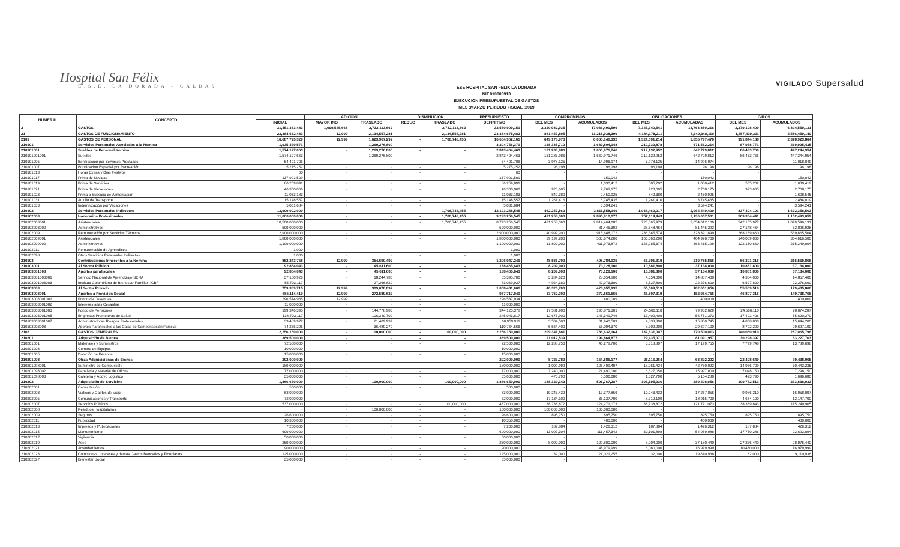Hospital San Félix
E.S.E. LA DORADA - CALDAS
ESE HOSPITAL SAN FELIX LA DORADA
NIT.810000913
EJECUCION PRESUPUESTAL DE GASTOS
MES :MARZO PERIODO FISCAL :2019
VIGILADO Supersalud
| NUMERAL | CONCEPTO | | ADICION | | DISMINUCION | | PRESUPUESTO | COMPROMISOS | | OBLIGACIONES | | GIROS | |
| --- | --- | --- | --- | --- | --- | --- | --- | --- | --- | --- | --- | --- | --- |
| | | INICIAL | MAYOR ING | TRASLADO | REDUC | TRASLADO | DEFINITIVO | DEL MES | ACUMULADOS | DEL MES | ACUMULADAS | DEL MES | ACUMULADOS |
| 2 | GASTOS | 31,451,363,483 | 1,099,545,668 | 2,732,113,662 | - | 2,732,113,662 | 32,550,909,151 | 2,320,982,935 | 17,036,490,596 | 7,345,340,541 | 13,763,880,216 | 2,279,198,409 | 6,804,559,131 |
| 21 | GASTOS DE FUNCIONAMIENTO | 23,384,662,483 | 12,999 | 2,134,557,281 | - | 2,134,557,281 | 23,384,675,482 | 861,457,895 | 11,218,938,399 | 4,184,178,211 | 8,649,348,110 | 1,357,439,311 | 4,586,459,140 |
| 2101 | GASTOS DE PERSONAL | 16,687,725,329 | 12,999 | 1,623,967,292 | - | 1,706,743,455 | 16,604,962,165 | 649,178,970 | 6,000,146,332 | 1,324,591,214 | 3,855,797,470 | 991,844,188 | 2,378,923,864 |
| 210101 | Servicios Personales Asociados a la Nomina | 1,935,479,571 | - | 1,269,276,800 | - | - | 3,204,756,371 | 138,385,710 | 1,689,804,148 | 219,739,878 | 671,562,214 | 87,958,771 | 469,995,435 |
| 210101001 | Sueldos de Personal Nomina | 1,574,127,663 | - | 1,269,276,800 | - | - | 2,843,404,463 | 131,283,986 | 1,660,971,746 | 212,132,952 | 642,729,812 | 86,433,766 | 447,244,954 |
| 210101001001 | Sueldos | 1,574,127,663 | - | 1,269,276,800 | - | - | 2,843,404,463 | 131,283,986 | 1,660,971,746 | 212,132,952 | 642,729,812 | 86,433,766 | 447,244,954 |
| 210101005 | Bonificación por Servicios Prestados | 54,401,706 | - | - | - | - | 54,401,706 | 3,978,125 | 14,996,974 | 3,978,125 | 14,996,974 | - | 11,018,849 |
| 210101007 | Bonificación Especial por Recreación | 5,275,252 | - | - | - | - | 5,275,252 | 96,198 | 96,198 | 96,198 | 96,198 | 96,198 | 96,198 |
| 210101013 | Horas Extras y Dias Festivos | 60 | - | - | - | - | 60 | - | - | - | - | - | - |
| 210101017 | Prima de Navidad | 137,901,509 | - | - | - | - | 137,901,509 | - | 150,042 | - | 150,042 | - | 150,042 |
| 210101019 | Prima de Servicios | 86,259,891 | - | - | - | - | 86,259,891 | - | 1,030,412 | 505,202 | 1,030,412 | 505,202 | 1,030,412 |
| 210101021 | Prima de Vacaciones | 46,300,066 | - | - | - | - | 46,300,066 | 923,605 | 2,768,175 | 923,605 | 2,768,175 | 923,605 | 2,768,175 |
| 210101023 | Prima o Subsidio de Alimentación | 11,033,183 | - | - | - | - | 11,033,183 | 842,380 | 2,450,925 | 842,380 | 2,450,925 | - | 1,608,545 |
| 210101031 | Auxilio de Transporte | 15,148,557 | - | - | - | - | 15,148,557 | 1,261,416 | 3,745,435 | 1,261,416 | 3,745,435 | - | 2,484,019 |
| 210101033 | Indemnización por Vacaciones | 5,031,684 | - | - | - | - | 5,031,684 | - | 3,594,241 | - | 3,594,241 | - | 3,594,241 |
| 210102 | Servicios Personales Indirectos | 13,900,002,000 | - | - | - | 1,706,743,455 | 12,193,258,545 | 462,257,560 | 3,811,558,149 | 1,038,460,017 | 2,964,449,400 | 837,494,101 | 1,692,358,563 |
| 210102003 | Honorarios Profesionales | 11,000,000,000 | - | - | - | 1,706,743,455 | 9,293,256,545 | 421,258,360 | 2,895,910,077 | 752,114,443 | 2,136,057,501 | 569,304,441 | 1,152,493,059 |
| 210102003001 | Asistenciales | 10,500,000,000 | - | - | - | 1,706,743,455 | 8,793,256,545 | 421,258,360 | 2,814,464,685 | 723,565,979 | 2,054,612,109 | 542,155,977 | 1,099,596,131 |
| 210102003002 | Administrativos | 500,000,000 | - | - | - | - | 500,000,000 | - | 81,445,392 | 28,548,464 | 81,445,392 | 27,148,464 | 52,896,928 |
| 210102009 | Remuneración por Servicios Técnicos | 2,900,000,000 | - | - | - | - | 2,900,000,000 | 40,999,200 | 915,648,072 | 286,345,574 | 828,391,899 | 268,189,660 | 539,865,504 |
| 210102009001 | Asistenciales | 1,800,000,000 | - | - | - | - | 1,800,000,000 | 29,199,200 | 503,674,200 | 160,060,200 | 464,976,700 | 146,059,000 | 304,616,500 |
| 210102009002 | Administrativos | 1,100,000,000 | - | - | - | - | 1,100,000,000 | 11,800,000 | 411,973,872 | 126,285,374 | 363,415,199 | 122,130,660 | 235,249,004 |
| 210102011 | Remuneración de Aprendices | 1,000 | - | - | - | - | 1,000 | - | - | - | - | - | - |
| 210102098 | Otros Servicios Personales Indirectos | 1,000 | - | - | - | - | 1,000 | - | - | - | - | - | - |
| 210103 | Contribuciones Inherentes a la Nómina | 852,243,758 | 12,999 | 354,690,492 | - | - | 1,206,947,249 | 48,535,700 | 498,784,035 | 66,391,319 | 219,785,856 | 66,391,316 | 216,569,866 |
| 210103001 | Al Sector Público | 92,854,043 | - | 45,611,600 | - | - | 138,465,643 | 8,209,000 | 70,128,100 | 10,881,800 | 37,134,000 | 10,881,800 | 37,134,000 |
| 210103001003 | Aportes parafiscales | 92,854,043 | - | 45,611,600 | - | - | 138,465,643 | 8,209,000 | 70,128,100 | 10,881,800 | 37,134,000 | 10,881,800 | 37,134,000 |
| 210103001003001 | Servicio Nacional de Aprendizaje SENA | 37,150,926 | - | 18,244,780 | - | - | 55,395,706 | 3,284,620 | 28,054,800 | 4,354,000 | 14,857,400 | 4,354,000 | 14,857,400 |
| 210103001003003 | Instituto Colombiano de Bienestar Familiar -ICBF | 55,703,117 | - | 27,366,820 | - | - | 83,069,937 | 4,924,380 | 42,073,300 | 6,527,800 | 22,276,600 | 6,527,800 | 22,276,600 |
| 210103003 | Al Sector Privado | 759,389,715 | 12,999 | 309,078,892 | - | - | 1,068,481,606 | 40,326,700 | 428,655,935 | 55,509,519 | 182,651,856 | 55,509,516 | 179,435,866 |
| 210103003001 | Aportes a Prevision Social | 685,114,419 | 12,999 | 272,589,622 | - | - | 957,717,040 | 33,762,300 | 372,561,565 | 46,807,319 | 152,954,756 | 46,807,316 | 149,738,766 |
| 210103003001001 | Fondo de Cesantías | 296,574,935 | 12,999 | - | - | - | 296,587,934 | - | 400,009 | - | 400,009 | - | 400,009 |
| 210103003001002 | Intereses a las Cesantias | 11,000,000 | - | - | - | - | 11,000,000 | - | - | - | - | - | - |
| 210103003001003 | Fondo de Pensiones | 199,346,395 | - | 144,778,983 | - | - | 344,125,378 | 17,581,900 | 196,871,301 | 24,566,110 | 79,952,629 | 24,566,110 | 78,074,287 |
| 210103003001005 | Empresas Promotoras de Salud | 138,703,117 | - | 106,340,700 | - | - | 245,043,817 | 12,675,900 | 143,349,746 | 17,402,409 | 56,751,373 | 17,402,406 | 55,620,270 |
| 210103003001007 | Administradoras Riesgos Profesionales | 39,489,972 | - | 21,469,939 | - | - | 60,959,911 | 3,504,500 | 31,940,509 | 4,838,800 | 15,850,745 | 4,838,800 | 15,644,200 |
| 210103003003 | Aportes Parafiscales a las Cajas de Compensación Familiar | 74,275,296 | - | 36,489,270 | - | - | 110,764,566 | 6,564,400 | 56,094,370 | 8,702,200 | 29,697,100 | 8,702,200 | 29,697,100 |
| 2102 | GASTOS GENERALES | 2,256,150,000 | - | 100,000,000 | - | 100,000,000 | 2,256,150,000 | 209,341,881 | 786,632,164 | 132,631,007 | 370,500,013 | 140,060,910 | 287,065,796 |
| 210201 | Adquisición de Bienes | 389,500,000 | - | - | - | - | 389,500,000 | 21,012,539 | 194,864,877 | 29,435,071 | 81,091,957 | 30,298,397 | 53,227,763 |
| 210201001 | Materiales y Suministros | 72,500,000 | - | - | - | - | 72,500,000 | 12,288,750 | 40,278,700 | 3,318,807 | 17,199,755 | 7,799,748 | 13,789,698 |
| 210201003 | Compra de Equipos | 10,000,000 | - | - | - | - | 10,000,000 | - | - | - | - | - | - |
| 210201005 | Dotación de Personal | 15,000,000 | - | - | - | - | 15,000,000 | - | - | - | - | - | - |
| 210201098 | Otras Adquisiciones de Bienes | 292,000,000 | - | - | - | - | 292,000,000 | 8,723,789 | 154,586,177 | 26,116,264 | 63,892,202 | 22,498,649 | 39,438,065 |
| 210201098001 | Suministro de Combustible | 180,000,000 | - | - | - | - | 180,000,000 | 1,009,999 | 126,499,497 | 18,261,424 | 42,750,922 | 14,976,709 | 30,443,235 |
| 210201098002 | Papeleria y Material de Oficina | 77,000,000 | - | - | - | - | 77,000,000 | 7,240,000 | 21,490,000 | 6,327,050 | 15,997,000 | 7,048,150 | 7,298,150 |
| 210201098003 | Cafeteria y Apoyo Logistico | 35,000,000 | - | - | - | - | 35,000,000 | 473,790 | 6,596,680 | 1,527,790 | 5,164,280 | 473,790 | 1,696,680 |
| 210202 | Adquisición de Servicios | 1,866,650,000 | - | 100,000,000 | - | 100,000,000 | 1,866,650,000 | 188,329,342 | 591,767,287 | 103,195,936 | 289,408,056 | 109,762,513 | 233,838,033 |
| 210202001 | Capacitación | 500,000 | - | - | - | - | 500,000 | - | - | - | - | - | - |
| 210202003 | Viaticos y Gastos de Viaje | 63,000,000 | - | - | - | - | 63,000,000 | 10,243,432 | 17,377,856 | 10,243,432 | 17,267,856 | 9,986,210 | 16,958,097 |
| 210202005 | Comunicaciones y Transporte | 72,000,000 | - | - | - | - | 72,000,000 | 17,134,100 | 36,137,700 | 8,712,100 | 18,915,700 | 4,664,100 | 12,147,700 |
| 210202007 | Servicios Públicos | 537,000,000 | - | - | - | 100,000,000 | 437,000,000 | 38,738,872 | 124,271,073 | 38,738,872 | 121,771,073 | 38,389,843 | 115,249,905 |
| 210202008 | Residuos Hospitalarios | - | - | 100,000,000 | - | - | 100,000,000 | 100,000,000 | 100,000,000 | - | - | - | - |
| 210202009 | Seguros | 26,600,000 | - | - | - | - | 26,600,000 | 895,750 | 895,750 | 895,750 | 895,750 | 895,750 | 895,750 |
| 210202011 | Publicidad | 10,350,000 | - | - | - | - | 10,350,000 | - | 400,000 | - | 400,000 | - | 400,000 |
| 210202013 | Impresos y Publicaciones | 7,200,000 | - | - | - | - | 7,200,000 | 187,884 | 1,426,312 | 187,884 | 1,426,312 | 187,884 | 426,312 |
| 210202015 | Mantenimiento | 600,000,000 | - | - | - | - | 600,000,000 | 13,097,304 | 111,457,342 | 30,101,898 | 54,959,988 | 17,750,286 | 22,692,894 |
| 210202017 | Vigilancia | 50,000,000 | - | - | - | - | 50,000,000 | - | - | - | - | - | - |
| 210202019 | Aseo | 250,000,000 | - | - | - | - | 250,000,000 | 8,000,000 | 129,800,000 | 8,204,000 | 37,180,440 | 27,376,440 | 28,976,440 |
| 210202021 | Arrendamientos | 90,000,000 | - | - | - | - | 90,000,000 | - | 48,979,999 | 6,080,000 | 16,979,999 | 10,480,000 | 16,979,999 |
| 210202023 | Comisiones, Intereses y demas Gastos Bancarios y Fiduciarios | 125,000,000 | - | - | - | - | 125,000,000 | 32,000 | 21,021,255 | 32,000 | 19,610,938 | 32,000 | 19,110,936 |
| 210202027 | Bienestar Social | 35,000,000 | - | - | - | - | 35,000,000 | - | - | - | - | - | - |